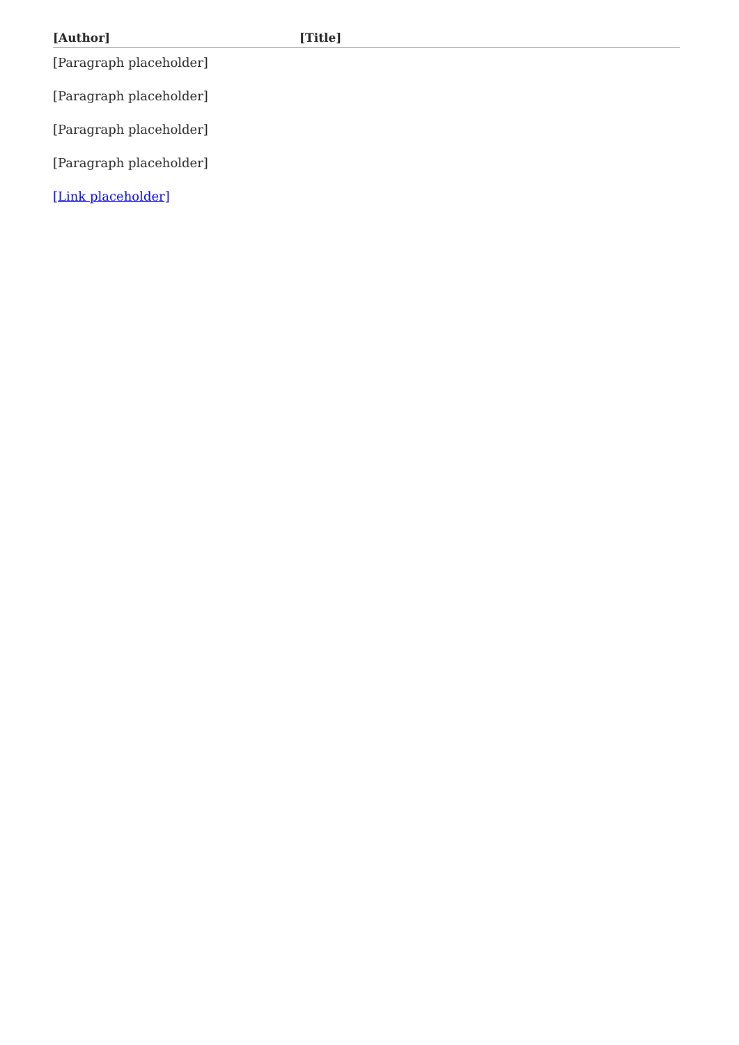[Author] [Title]
[Paragraph placeholder]
[Paragraph placeholder]
[Paragraph placeholder]
[Paragraph placeholder]
[Link placeholder]